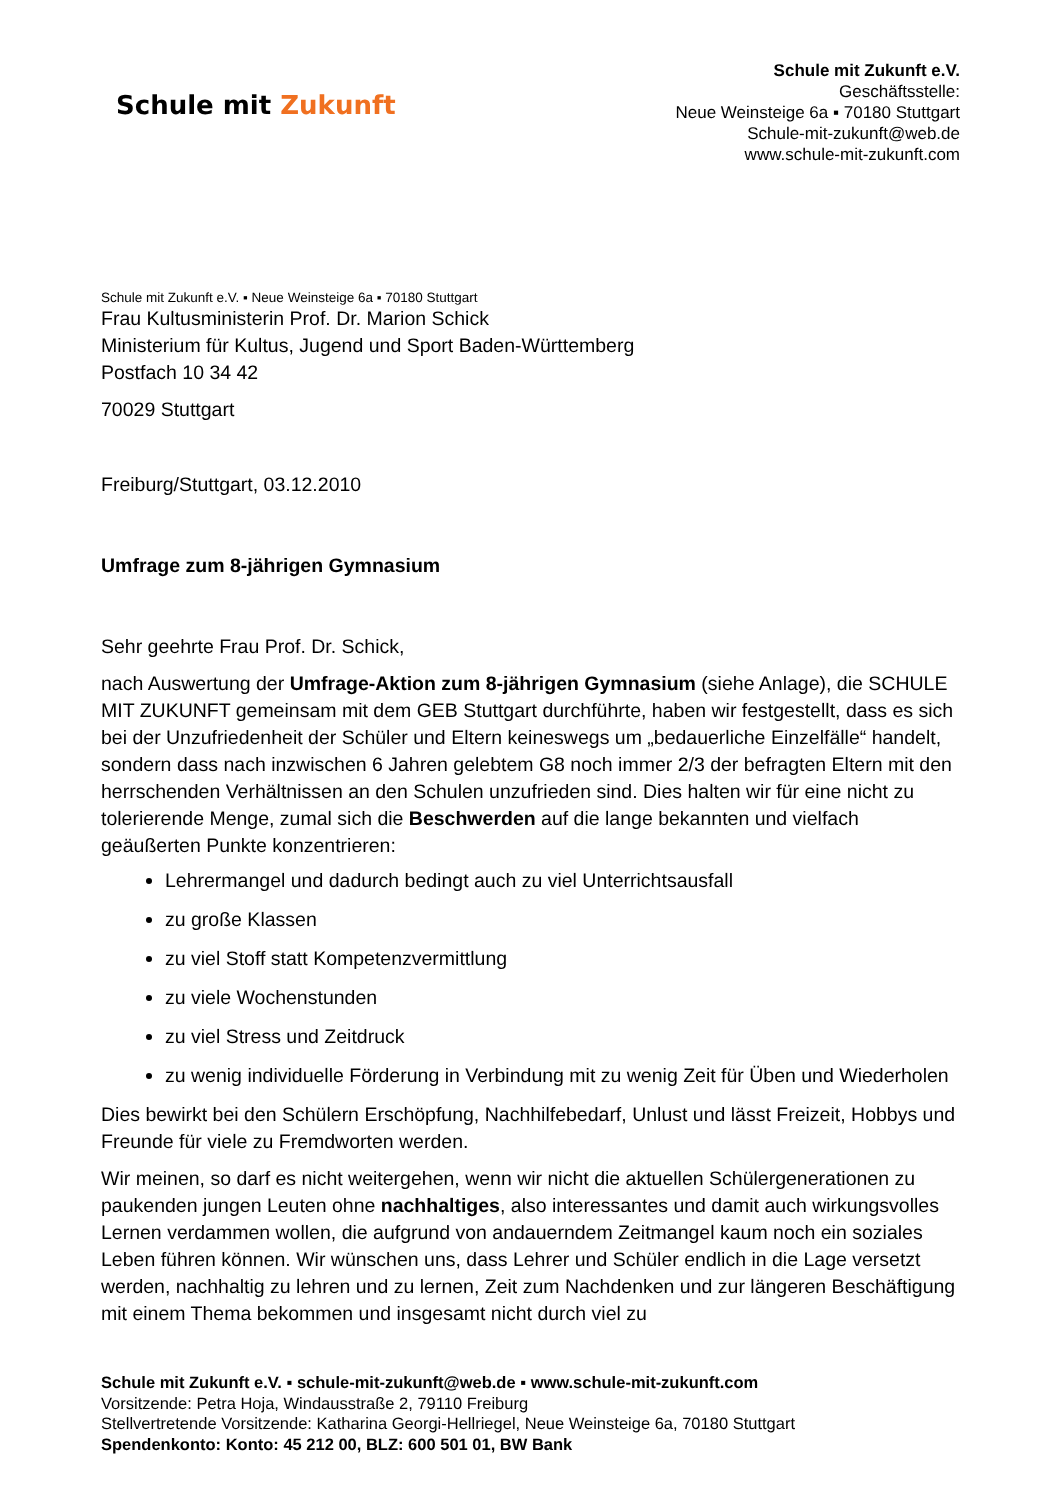Schule mit Zukunft
Schule mit Zukunft e.V.
Geschäftsstelle:
Neue Weinsteige 6a ▪ 70180 Stuttgart
Schule-mit-zukunft@web.de
www.schule-mit-zukunft.com
Schule mit Zukunft e.V. ▪ Neue Weinsteige 6a ▪ 70180 Stuttgart
Frau Kultusministerin Prof. Dr. Marion Schick
Ministerium für Kultus, Jugend und Sport Baden-Württemberg
Postfach 10 34 42
70029 Stuttgart
Freiburg/Stuttgart, 03.12.2010
Umfrage zum 8-jährigen Gymnasium
Sehr geehrte Frau Prof. Dr. Schick,
nach Auswertung der Umfrage-Aktion zum 8-jährigen Gymnasium (siehe Anlage), die SCHULE MIT ZUKUNFT gemeinsam mit dem GEB Stuttgart durchführte, haben wir festgestellt, dass es sich bei der Unzufriedenheit der Schüler und Eltern keineswegs um „bedauerliche Einzelfälle“ handelt, sondern dass nach inzwischen 6 Jahren gelebtem G8 noch immer 2/3 der befragten Eltern mit den herrschenden Verhältnissen an den Schulen unzufrieden sind. Dies halten wir für eine nicht zu tolerierende Menge, zumal sich die Beschwerden auf die lange bekannten und vielfach geäußerten Punkte konzentrieren:
Lehrermangel und dadurch bedingt auch zu viel Unterrichtsausfall
zu große Klassen
zu viel Stoff statt Kompetenzvermittlung
zu viele Wochenstunden
zu viel Stress und Zeitdruck
zu wenig individuelle Förderung in Verbindung mit zu wenig Zeit für Üben und Wiederholen
Dies bewirkt bei den Schülern Erschöpfung, Nachhilfebedarf, Unlust und lässt Freizeit, Hobbys und Freunde für viele zu Fremdworten werden.
Wir meinen, so darf es nicht weitergehen, wenn wir nicht die aktuellen Schülergenerationen zu paukenden jungen Leuten ohne nachhaltiges, also interessantes und damit auch wirkungsvolles Lernen verdammen wollen, die aufgrund von andauerndem Zeitmangel kaum noch ein soziales Leben führen können. Wir wünschen uns, dass Lehrer und Schüler endlich in die Lage versetzt werden, nachhaltig zu lehren und zu lernen, Zeit zum Nachdenken und zur längeren Beschäftigung mit einem Thema bekommen und insgesamt nicht durch viel zu
Schule mit Zukunft e.V. ▪ schule-mit-zukunft@web.de ▪ www.schule-mit-zukunft.com
Vorsitzende: Petra Hoja, Windausstraße 2, 79110 Freiburg
Stellvertretende Vorsitzende: Katharina Georgi-Hellriegel, Neue Weinsteige 6a, 70180 Stuttgart
Spendenkonto: Konto: 45 212 00, BLZ: 600 501 01, BW Bank